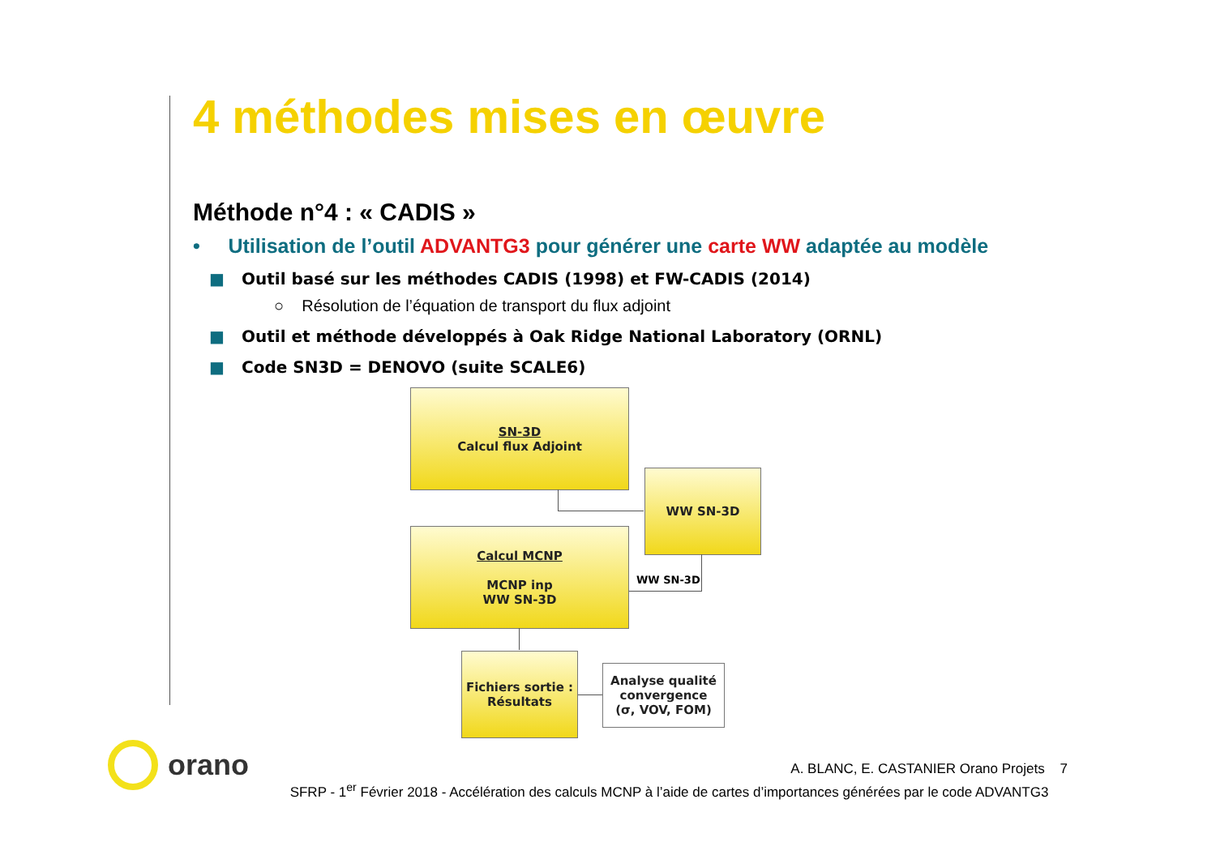4 méthodes mises en œuvre
Méthode n°4 : « CADIS »
• Utilisation de l’outil ADVANTG3 pour générer une carte WW adaptée au modèle
■ Outil basé sur les méthodes CADIS (1998) et FW-CADIS (2014)
○ Résolution de l’équation de transport du flux adjoint
■ Outil et méthode développés à Oak Ridge National Laboratory (ORNL)
■ Code SN3D = DENOVO (suite SCALE6)
SN-3D
Calcul flux Adjoint
WW SN-3D
Calcul MCNP
MCNP inp
WW SN-3D
Fichiers sortie :
Résultats
Analyse qualité
convergence
(σ, VOV, FOM)
WW SN-3D
orano
A. BLANC, E. CASTANIER Orano Projets 7
SFRP - 1<sup>er</sup> Février 2018 - Accélération des calculs MCNP à l’aide de cartes d’importances générées par le code ADVANTG3